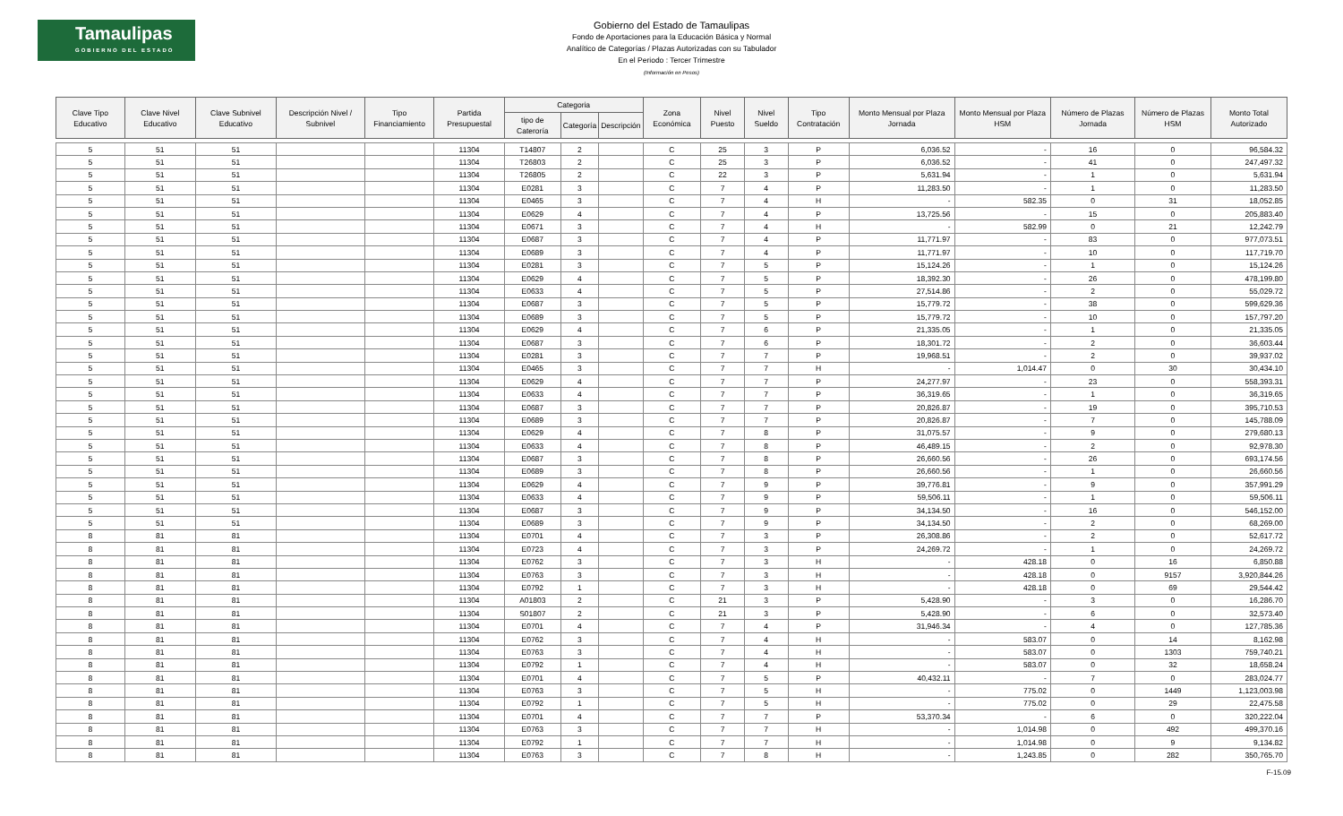Tamaulipas
GOBIERNO DEL ESTADO
Gobierno del Estado de Tamaulipas
Fondo de Aportaciones para la Educación Básica y Normal
Analítico de Categorías / Plazas Autorizadas con su Tabulador
En el Periodo : Tercer Trimestre
(Información en Pesos)
| Clave Tipo Educativo | Clave Nivel Educativo | Clave Subnivel Educativo | Descripción Nivel / Subnivel | Tipo Financiamiento | Partida Presupuestal | Categoria | | | Zona Económica | Nivel Puesto | Nivel Sueldo | Tipo Contratación | Monto Mensual por Plaza Jornada | Monto Mensual por Plaza HSM | Número de Plazas Jornada | Número de Plazas HSM | Monto Total Autorizado |
| --- | --- | --- | --- | --- | --- | --- | --- | --- | --- | --- | --- | --- | --- | --- | --- | --- | --- |
| | | | | | | tipo de Cateroría | Categoría | Descripción | | | | | | | | | |
| 5 | 51 | 51 | | | 11304 | T14807 | 2 | | C | 25 | 3 | P | 6,036.52 | - | 16 | 0 | 96,584.32 |
| 5 | 51 | 51 | | | 11304 | T26803 | 2 | | C | 25 | 3 | P | 6,036.52 | - | 41 | 0 | 247,497.32 |
| 5 | 51 | 51 | | | 11304 | T26805 | 2 | | C | 22 | 3 | P | 5,631.94 | - | 1 | 0 | 5,631.94 |
| 5 | 51 | 51 | | | 11304 | E0281 | 3 | | C | 7 | 4 | P | 11,283.50 | - | 1 | 0 | 11,283.50 |
| 5 | 51 | 51 | | | 11304 | E0465 | 3 | | C | 7 | 4 | H | - | 582.35 | 0 | 31 | 18,052.85 |
| 5 | 51 | 51 | | | 11304 | E0629 | 4 | | C | 7 | 4 | P | 13,725.56 | - | 15 | 0 | 205,883.40 |
| 5 | 51 | 51 | | | 11304 | E0671 | 3 | | C | 7 | 4 | H | - | 582.99 | 0 | 21 | 12,242.79 |
| 5 | 51 | 51 | | | 11304 | E0687 | 3 | | C | 7 | 4 | P | 11,771.97 | - | 83 | 0 | 977,073.51 |
| 5 | 51 | 51 | | | 11304 | E0689 | 3 | | C | 7 | 4 | P | 11,771.97 | - | 10 | 0 | 117,719.70 |
| 5 | 51 | 51 | | | 11304 | E0281 | 3 | | C | 7 | 5 | P | 15,124.26 | - | 1 | 0 | 15,124.26 |
| 5 | 51 | 51 | | | 11304 | E0629 | 4 | | C | 7 | 5 | P | 18,392.30 | - | 26 | 0 | 478,199.80 |
| 5 | 51 | 51 | | | 11304 | E0633 | 4 | | C | 7 | 5 | P | 27,514.86 | - | 2 | 0 | 55,029.72 |
| 5 | 51 | 51 | | | 11304 | E0687 | 3 | | C | 7 | 5 | P | 15,779.72 | - | 38 | 0 | 599,629.36 |
| 5 | 51 | 51 | | | 11304 | E0689 | 3 | | C | 7 | 5 | P | 15,779.72 | - | 10 | 0 | 157,797.20 |
| 5 | 51 | 51 | | | 11304 | E0629 | 4 | | C | 7 | 6 | P | 21,335.05 | - | 1 | 0 | 21,335.05 |
| 5 | 51 | 51 | | | 11304 | E0687 | 3 | | C | 7 | 6 | P | 18,301.72 | - | 2 | 0 | 36,603.44 |
| 5 | 51 | 51 | | | 11304 | E0281 | 3 | | C | 7 | 7 | P | 19,968.51 | - | 2 | 0 | 39,937.02 |
| 5 | 51 | 51 | | | 11304 | E0465 | 3 | | C | 7 | 7 | H | - | 1,014.47 | 0 | 30 | 30,434.10 |
| 5 | 51 | 51 | | | 11304 | E0629 | 4 | | C | 7 | 7 | P | 24,277.97 | - | 23 | 0 | 558,393.31 |
| 5 | 51 | 51 | | | 11304 | E0633 | 4 | | C | 7 | 7 | P | 36,319.65 | - | 1 | 0 | 36,319.65 |
| 5 | 51 | 51 | | | 11304 | E0687 | 3 | | C | 7 | 7 | P | 20,826.87 | - | 19 | 0 | 395,710.53 |
| 5 | 51 | 51 | | | 11304 | E0689 | 3 | | C | 7 | 7 | P | 20,826.87 | - | 7 | 0 | 145,788.09 |
| 5 | 51 | 51 | | | 11304 | E0629 | 4 | | C | 7 | 8 | P | 31,075.57 | - | 9 | 0 | 279,680.13 |
| 5 | 51 | 51 | | | 11304 | E0633 | 4 | | C | 7 | 8 | P | 46,489.15 | - | 2 | 0 | 92,978.30 |
| 5 | 51 | 51 | | | 11304 | E0687 | 3 | | C | 7 | 8 | P | 26,660.56 | - | 26 | 0 | 693,174.56 |
| 5 | 51 | 51 | | | 11304 | E0689 | 3 | | C | 7 | 8 | P | 26,660.56 | - | 1 | 0 | 26,660.56 |
| 5 | 51 | 51 | | | 11304 | E0629 | 4 | | C | 7 | 9 | P | 39,776.81 | - | 9 | 0 | 357,991.29 |
| 5 | 51 | 51 | | | 11304 | E0633 | 4 | | C | 7 | 9 | P | 59,506.11 | - | 1 | 0 | 59,506.11 |
| 5 | 51 | 51 | | | 11304 | E0687 | 3 | | C | 7 | 9 | P | 34,134.50 | - | 16 | 0 | 546,152.00 |
| 5 | 51 | 51 | | | 11304 | E0689 | 3 | | C | 7 | 9 | P | 34,134.50 | - | 2 | 0 | 68,269.00 |
| 8 | 81 | 81 | | | 11304 | E0701 | 4 | | C | 7 | 3 | P | 26,308.86 | - | 2 | 0 | 52,617.72 |
| 8 | 81 | 81 | | | 11304 | E0723 | 4 | | C | 7 | 3 | P | 24,269.72 | - | 1 | 0 | 24,269.72 |
| 8 | 81 | 81 | | | 11304 | E0762 | 3 | | C | 7 | 3 | H | - | 428.18 | 0 | 16 | 6,850.88 |
| 8 | 81 | 81 | | | 11304 | E0763 | 3 | | C | 7 | 3 | H | - | 428.18 | 0 | 9157 | 3,920,844.26 |
| 8 | 81 | 81 | | | 11304 | E0792 | 1 | | C | 7 | 3 | H | - | 428.18 | 0 | 69 | 29,544.42 |
| 8 | 81 | 81 | | | 11304 | A01803 | 2 | | C | 21 | 3 | P | 5,428.90 | - | 3 | 0 | 16,286.70 |
| 8 | 81 | 81 | | | 11304 | S01807 | 2 | | C | 21 | 3 | P | 5,428.90 | - | 6 | 0 | 32,573.40 |
| 8 | 81 | 81 | | | 11304 | E0701 | 4 | | C | 7 | 4 | P | 31,946.34 | - | 4 | 0 | 127,785.36 |
| 8 | 81 | 81 | | | 11304 | E0762 | 3 | | C | 7 | 4 | H | - | 583.07 | 0 | 14 | 8,162.98 |
| 8 | 81 | 81 | | | 11304 | E0763 | 3 | | C | 7 | 4 | H | - | 583.07 | 0 | 1303 | 759,740.21 |
| 8 | 81 | 81 | | | 11304 | E0792 | 1 | | C | 7 | 4 | H | - | 583.07 | 0 | 32 | 18,658.24 |
| 8 | 81 | 81 | | | 11304 | E0701 | 4 | | C | 7 | 5 | P | 40,432.11 | - | 7 | 0 | 283,024.77 |
| 8 | 81 | 81 | | | 11304 | E0763 | 3 | | C | 7 | 5 | H | - | 775.02 | 0 | 1449 | 1,123,003.98 |
| 8 | 81 | 81 | | | 11304 | E0792 | 1 | | C | 7 | 5 | H | - | 775.02 | 0 | 29 | 22,475.58 |
| 8 | 81 | 81 | | | 11304 | E0701 | 4 | | C | 7 | 7 | P | 53,370.34 | - | 6 | 0 | 320,222.04 |
| 8 | 81 | 81 | | | 11304 | E0763 | 3 | | C | 7 | 7 | H | - | 1,014.98 | 0 | 492 | 499,370.16 |
| 8 | 81 | 81 | | | 11304 | E0792 | 1 | | C | 7 | 7 | H | - | 1,014.98 | 0 | 9 | 9,134.82 |
| 8 | 81 | 81 | | | 11304 | E0763 | 3 | | C | 7 | 8 | H | - | 1,243.85 | 0 | 282 | 350,765.70 |
F-15.09